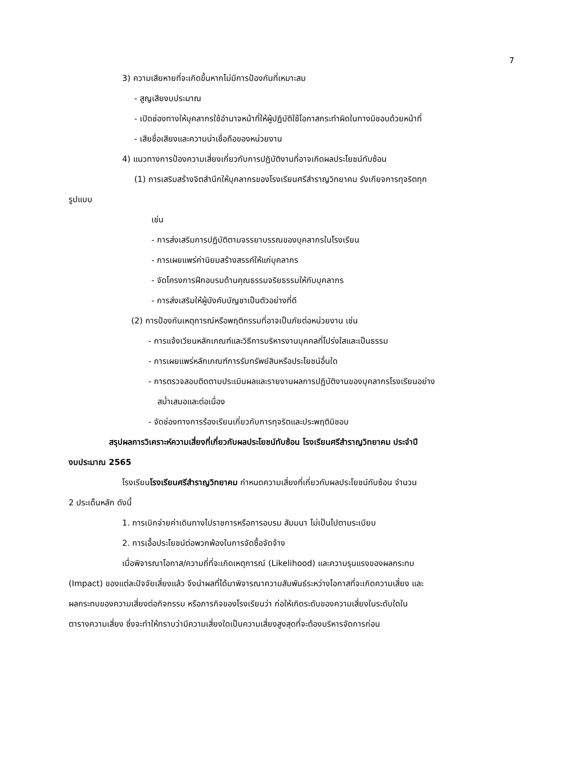7
3) ความเสียหายที่จะเกิดขึ้นหากไม่มีการป้องกันที่เหมาะสม
- สูญเสียงบประมาณ
- เปิดช่องทางให้บุคลากรใช้อำนาจหน้าที่ให้ผู้ปฏิบัติใช้โอกาสกระทำผิดในทางมิชอบด้วยหน้าที่
- เสียชื่อเสียงและความน่าเชื่อถือของหน่วยงาน
4) แนวทางการป้องความเสี่ยงเกี่ยวกับการปฏิบัติงานที่อาจเกิดผลประโยชน์ทับซ้อน
(1) การเสริมสร้างจิตสำนึกให้บุคลากรของโรงเรียนศรีสำราญวิทยาคม รังเกียจการทุจริตทุก
รูปแบบ
เช่น
- การส่งเสริมการปฏิบัติตามจรรยาบรรณของบุคลากรในโรงเรียน
- การเผยแพร่ค่านิยมสร้างสรรค์ให้แก่บุคลากร
- จัดโครงการฝึกอบรมด้านคุณธรรมจริยธรรมให้กับบุคลากร
- การส่งเสริมให้ผู้บังคับบัญชาเป็นตัวอย่างที่ดี
(2) การป้องกันเหตุการณ์หรือพฤติกรรมที่อาจเป็นภัยต่อหน่วยงาน เช่น
- การแจ้งเวียนหลักเกณฑ์และวิธีการบริหารงานบุคคลที่โปร่งใสและเป็นธรรม
- การเผยแพร่หลักเกณฑ์การรับทรัพย์สินหรือประโยชน์อื่นใด
- การตรวจสอบติดตามประเมินผลและรายงานผลการปฏิบัติงานของบุคลากรโรงเรียนอย่าง
สม่ำเสมอและต่อเนื่อง
- จัดช่องทางการร้องเรียนเกี่ยวกับการทุจริตและประพฤติมิชอบ
สรุปผลการวิเคราะห์ความเสี่ยงที่เกี่ยวกับผลประโยชน์ทับซ้อน โรงเรียนศรีสำราญวิทยาคม ประจำปี
งบประมาณ 2565
โรงเรียนโรงเรียนศรีสำราญวิทยาคม กำหนดความเสี่ยงที่เกี่ยวกับผลประโยชน์ทับซ้อน จำนวน
2 ประเด็นหลัก ดังนี้
1. การเบิกจ่ายค่าเดินทางไปราชการหรือการอบรม สัมมนา ไม่เป็นไปตามระเบียบ
2. การเอื้อประโยชน์ต่อพวกพ้องในการจัดซื้อจัดจ้าง
เมื่อพิจารณาโอกาส/ความถี่ที่จะเกิดเหตุการณ์ (Likelihood) และความรุนแรงของผลกระทบ
(Impact) ของแต่ละปัจจัยเสี่ยงแล้ว จึงนำผลที่ได้มาพิจารณาความสัมพันธ์ระหว่างโอกาสที่จะเกิดความเสี่ยง และ
ผลกระทบของความเสี่ยงต่อกิจกรรม หรือภารกิจของโรงเรียนว่า ก่อให้เกิดระดับของความเสี่ยงในระดับใดใน
ตารางความเสี่ยง ซึ่งจะทำให้ทราบว่ามีความเสี่ยงใดเป็นความเสี่ยงสูงสุดที่จะต้องบริหารจัดการก่อน